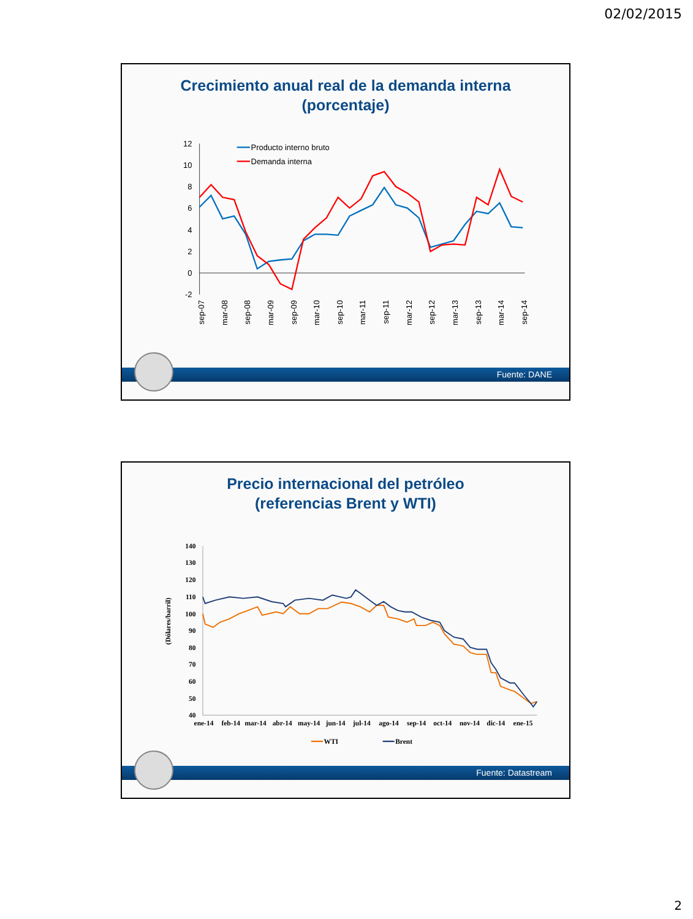02/02/2015
Crecimiento anual real de la demanda interna
(porcentaje)
12
10
8
6
4
2
0
-2
Producto interno bruto
Demanda interna
sep-07
mar-08
sep-08
mar-09
sep-09
mar-10
sep-10
mar-11
sep-11
mar-12
sep-12
mar-13
sep-13
mar-14
sep-14
Fuente: DANE
Precio internacional del petróleo
(referencias Brent y WTI)
(Dólares/barril)
140
130
120
110
100
90
80
70
60
50
40
ene-14
feb-14
mar-14
abr-14
may-14
jun-14
jul-14
ago-14
sep-14
oct-14
nov-14
dic-14
ene-15
WTI
Brent
Fuente: Datastream
2